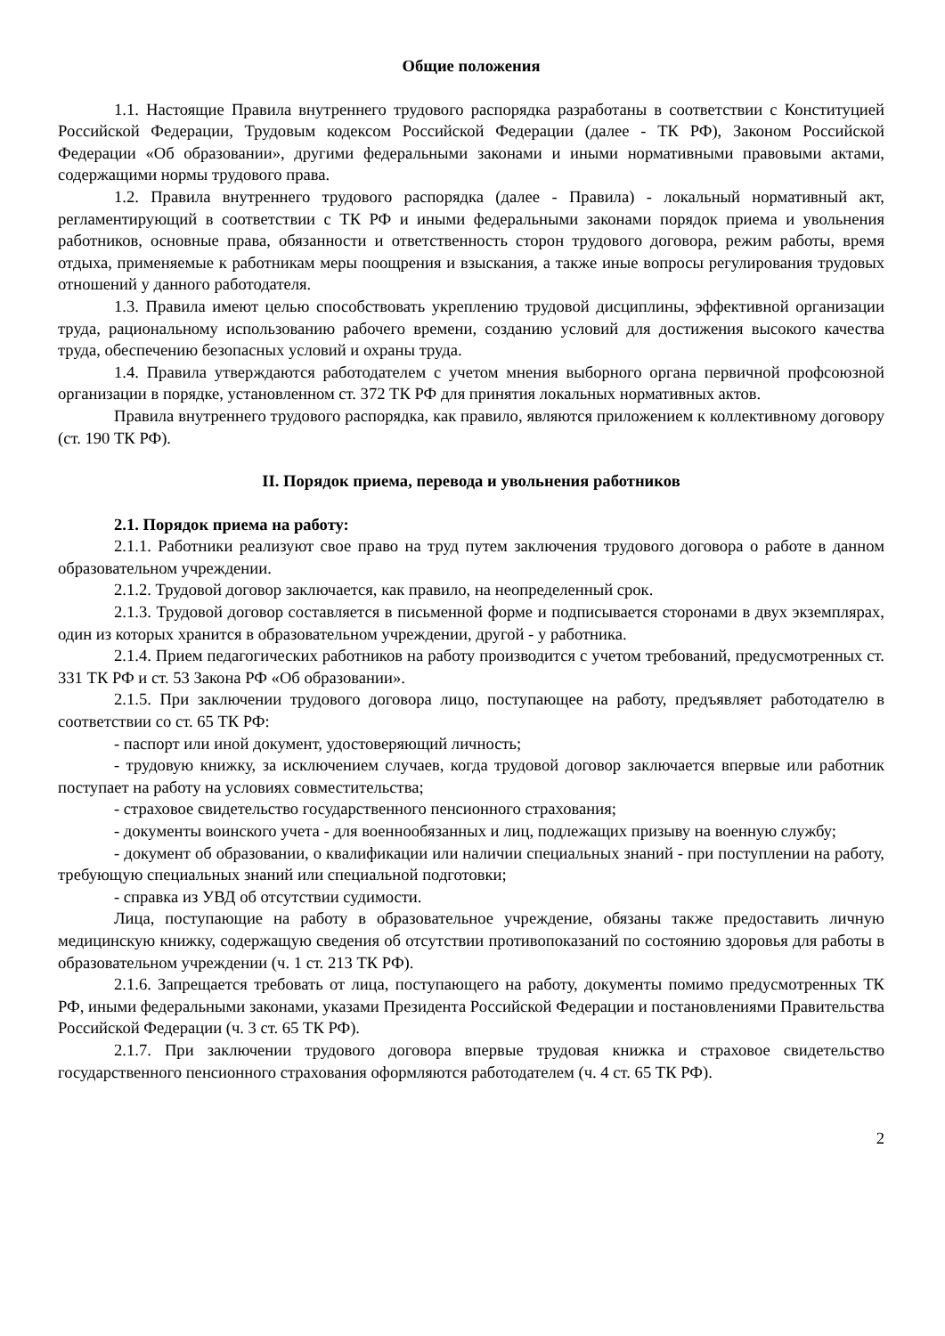Общие положения
1.1. Настоящие Правила внутреннего трудового распорядка разработаны в соответствии с Конституцией Российской Федерации, Трудовым кодексом Российской Федерации (далее - ТК РФ), Законом Российской Федерации «Об образовании», другими федеральными законами и иными нормативными правовыми актами, содержащими нормы трудового права.
1.2. Правила внутреннего трудового распорядка (далее - Правила) - локальный нормативный акт, регламентирующий в соответствии с ТК РФ и иными федеральными законами порядок приема и увольнения работников, основные права, обязанности и ответственность сторон трудового договора, режим работы, время отдыха, применяемые к работникам меры поощрения и взыскания, а также иные вопросы регулирования трудовых отношений у данного работодателя.
1.3. Правила имеют целью способствовать укреплению трудовой дисциплины, эффективной организации труда, рациональному использованию рабочего времени, созданию условий для достижения высокого качества труда, обеспечению безопасных условий и охраны труда.
1.4. Правила утверждаются работодателем с учетом мнения выборного органа первичной профсоюзной организации в порядке, установленном ст. 372 ТК РФ для принятия локальных нормативных актов.
Правила внутреннего трудового распорядка, как правило, являются приложением к коллективному договору (ст. 190 ТК РФ).
II. Порядок приема, перевода и увольнения работников
2.1. Порядок приема на работу:
2.1.1. Работники реализуют свое право на труд путем заключения трудового договора о работе в данном образовательном учреждении.
2.1.2. Трудовой договор заключается, как правило, на неопределенный срок.
2.1.3. Трудовой договор составляется в письменной форме и подписывается сторонами в двух экземплярах, один из которых хранится в образовательном учреждении, другой - у работника.
2.1.4. Прием педагогических работников на работу производится с учетом требований, предусмотренных ст. 331 ТК РФ и ст. 53 Закона РФ «Об образовании».
2.1.5. При заключении трудового договора лицо, поступающее на работу, предъявляет работодателю в соответствии со ст. 65 ТК РФ:
- паспорт или иной документ, удостоверяющий личность;
- трудовую книжку, за исключением случаев, когда трудовой договор заключается впервые или работник поступает на работу на условиях совместительства;
- страховое свидетельство государственного пенсионного страхования;
- документы воинского учета - для военнообязанных и лиц, подлежащих призыву на военную службу;
- документ об образовании, о квалификации или наличии специальных знаний - при поступлении на работу, требующую специальных знаний или специальной подготовки;
- справка из УВД об отсутствии судимости.
Лица, поступающие на работу в образовательное учреждение, обязаны также предоставить личную медицинскую книжку, содержащую сведения об отсутствии противопоказаний по состоянию здоровья для работы в образовательном учреждении (ч. 1 ст. 213 ТК РФ).
2.1.6. Запрещается требовать от лица, поступающего на работу, документы помимо предусмотренных ТК РФ, иными федеральными законами, указами Президента Российской Федерации и постановлениями Правительства Российской Федерации (ч. 3 ст. 65 ТК РФ).
2.1.7. При заключении трудового договора впервые трудовая книжка и страховое свидетельство государственного пенсионного страхования оформляются работодателем (ч. 4 ст. 65 ТК РФ).
2